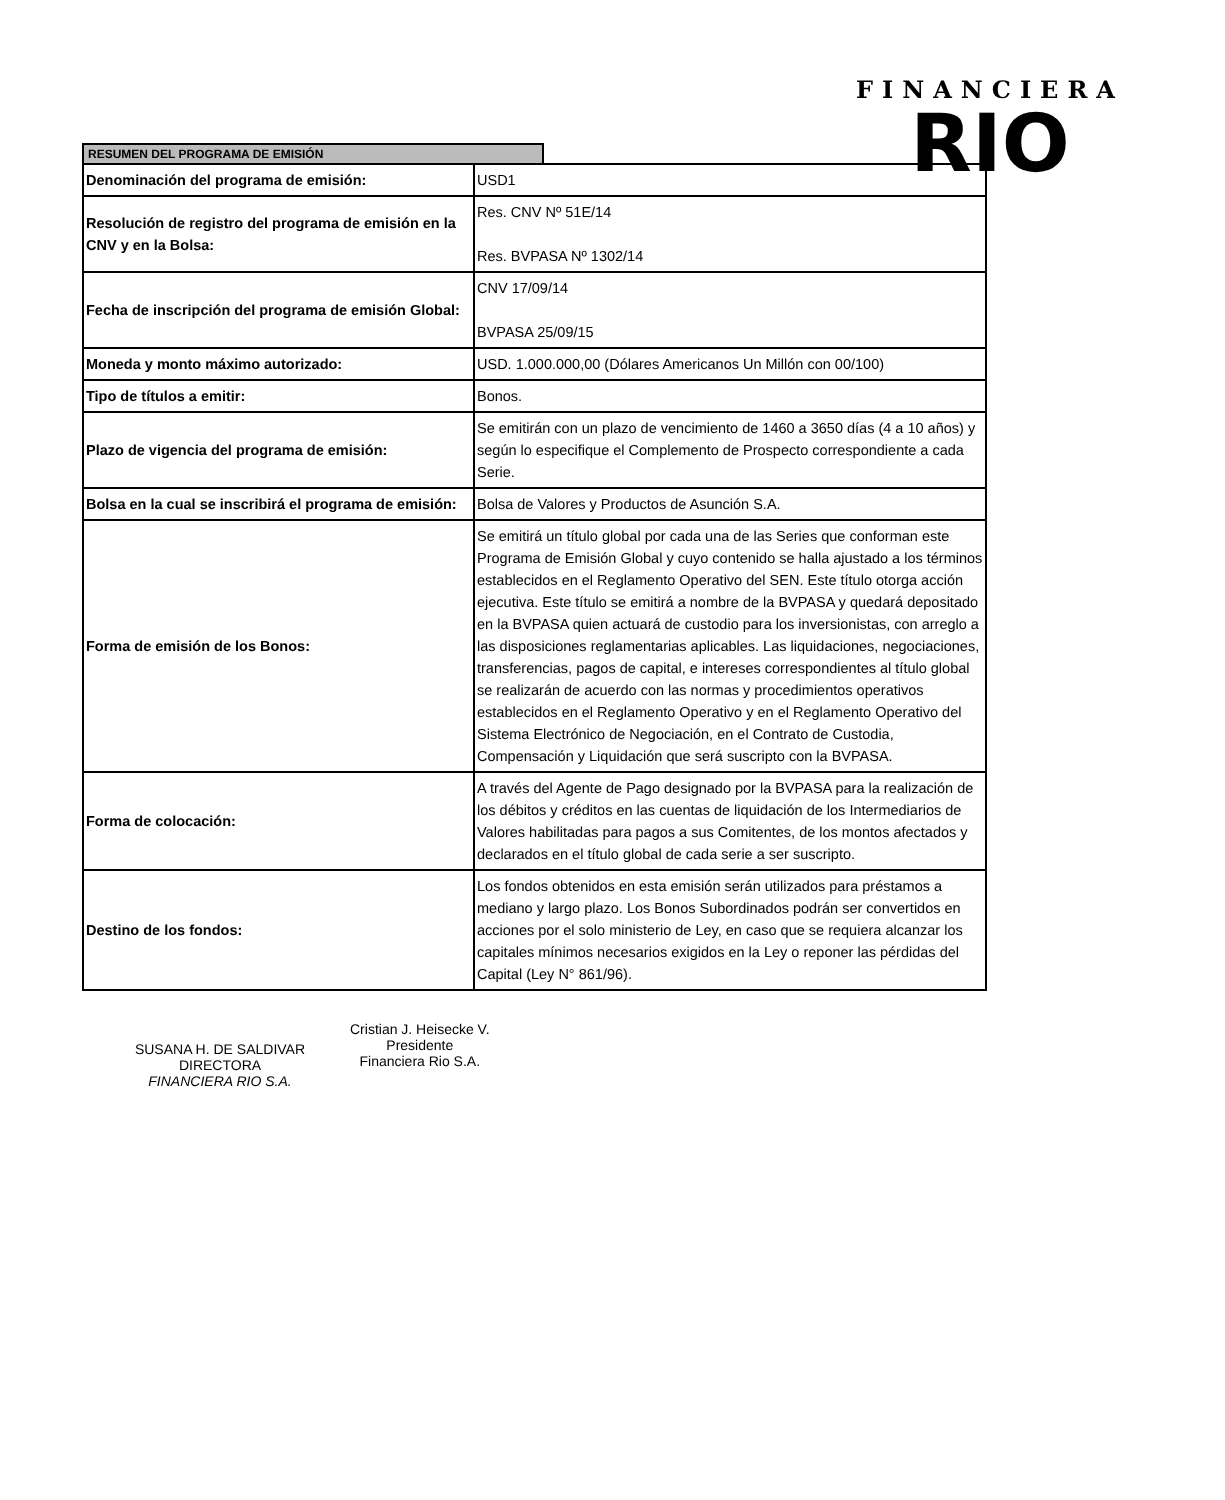FINANCIERA
RIO
RESUMEN DEL PROGRAMA DE EMISIÓN
| Denominación del programa de emisión: | USD1 |
| Resolución de registro del programa de emisión en la CNV y en la Bolsa: | Res. CNV Nº 51E/14 Res. BVPASA Nº 1302/14 |
| Fecha de inscripción del programa de emisión Global: | CNV 17/09/14 BVPASA 25/09/15 |
| Moneda y monto máximo autorizado: | USD. 1.000.000,00 (Dólares Americanos Un Millón con 00/100) |
| Tipo de títulos a emitir: | Bonos. |
| Plazo de vigencia del programa de emisión: | Se emitirán con un plazo de vencimiento de 1460 a 3650 días (4 a 10 años) y según lo especifique el Complemento de Prospecto correspondiente a cada Serie. |
| Bolsa en la cual se inscribirá el programa de emisión: | Bolsa de Valores y Productos de Asunción S.A. |
| Forma de emisión de los Bonos: | Se emitirá un título global por cada una de las Series que conforman este Programa de Emisión Global y cuyo contenido se halla ajustado a los términos establecidos en el Reglamento Operativo del SEN. Este título otorga acción ejecutiva. Este título se emitirá a nombre de la BVPASA y quedará depositado en la BVPASA quien actuará de custodio para los inversionistas, con arreglo a las disposiciones reglamentarias aplicables. Las liquidaciones, negociaciones, transferencias, pagos de capital, e intereses correspondientes al título global se realizarán de acuerdo con las normas y procedimientos operativos establecidos en el Reglamento Operativo y en el Reglamento Operativo del Sistema Electrónico de Negociación, en el Contrato de Custodia, Compensación y Liquidación que será suscripto con la BVPASA. |
| Forma de colocación: | A través del Agente de Pago designado por la BVPASA para la realización de los débitos y créditos en las cuentas de liquidación de los Intermediarios de Valores habilitadas para pagos a sus Comitentes, de los montos afectados y declarados en el título global de cada serie a ser suscripto. |
| Destino de los fondos: | Los fondos obtenidos en esta emisión serán utilizados para préstamos a mediano y largo plazo. Los Bonos Subordinados podrán ser convertidos en acciones por el solo ministerio de Ley, en caso que se requiera alcanzar los capitales mínimos necesarios exigidos en la Ley o reponer las pérdidas del Capital (Ley N° 861/96). |
SUSANA H. DE SALDIVAR
DIRECTORA
FINANCIERA RIO S.A.
Cristian J. Heisecke V.
Presidente
Financiera Rio S.A.